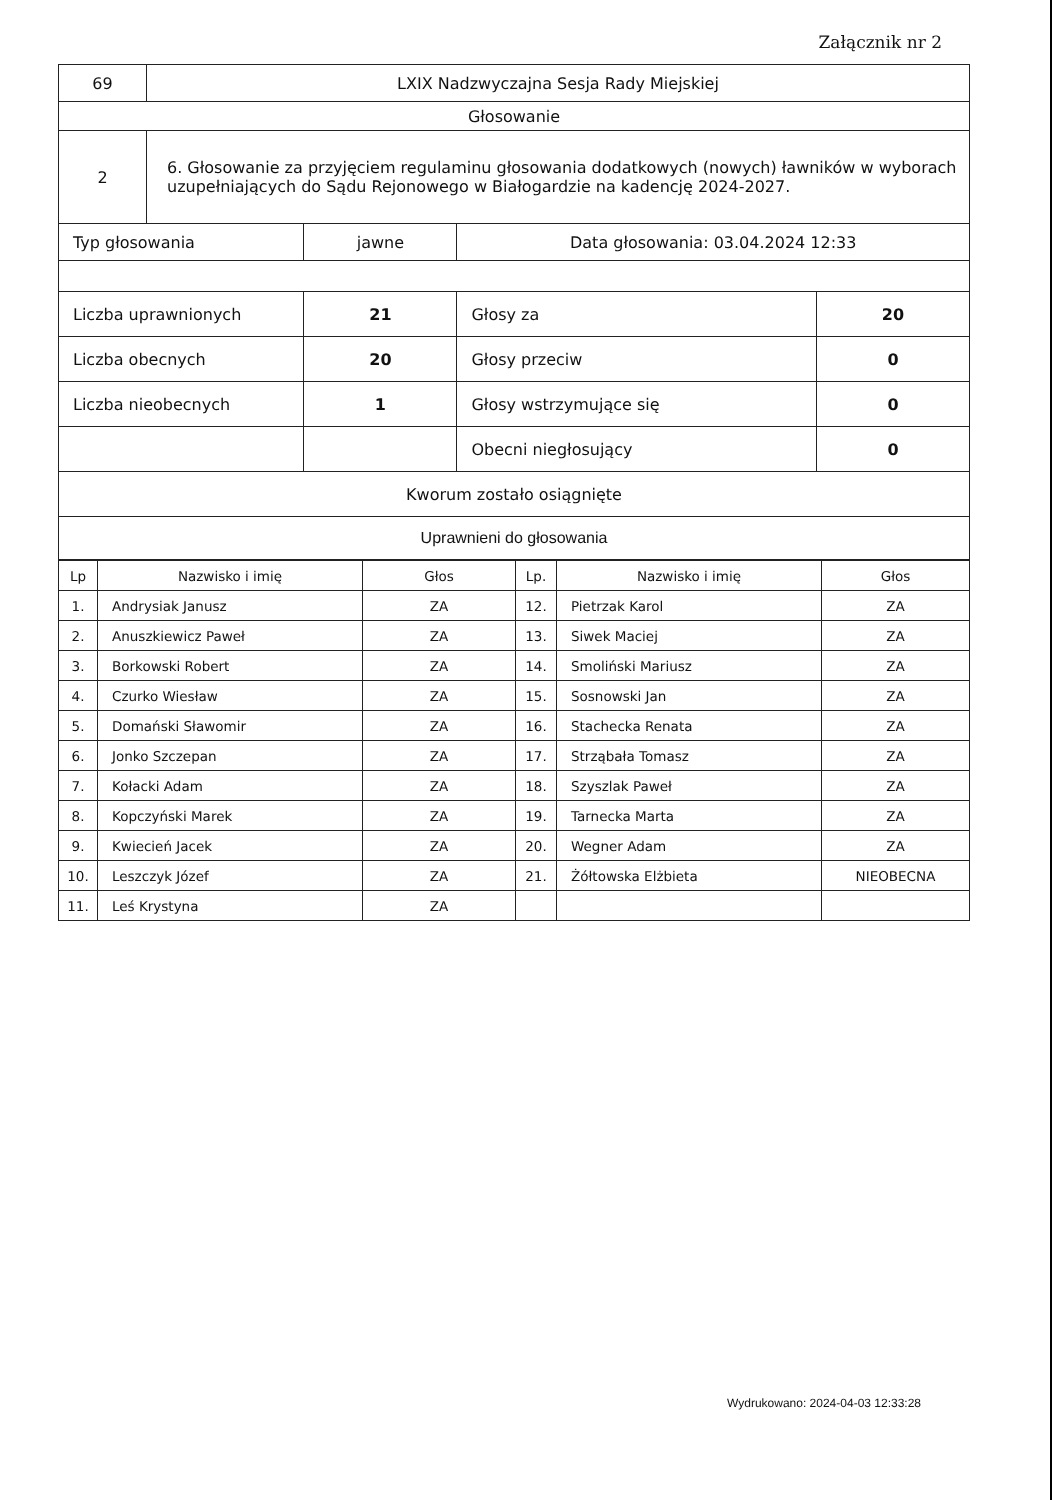Załącznik nr 2
| 69 | LXIX Nadzwyczajna Sesja Rady Miejskiej | | | |
| Głosowanie | | | | |
| 2 | 6. Głosowanie za przyjęciem regulaminu głosowania dodatkowych (nowych) ławników w wyborach uzupełniających do Sądu Rejonowego w Białogardzie na kadencję 2024-2027. | | | |
| Typ głosowania | | jawne | Data głosowania: 03.04.2024 12:33 | |
| Liczba uprawnionych | | 21 | Głosy za | 20 |
| Liczba obecnych | | 20 | Głosy przeciw | 0 |
| Liczba nieobecnych | | 1 | Głosy wstrzymujące się | 0 |
| | | | Obecni niegłosujący | 0 |
| Kworum zostało osiągnięte | | | | |
| Uprawnieni do głosowania | | | | |
| Lp | Nazwisko i imię | Głos | Lp. | Nazwisko i imię | Głos |
| 1. | Andrysiak Janusz | ZA | 12. | Pietrzak Karol | ZA |
| 2. | Anuszkiewicz Paweł | ZA | 13. | Siwek Maciej | ZA |
| 3. | Borkowski Robert | ZA | 14. | Smoliński Mariusz | ZA |
| 4. | Czurko Wiesław | ZA | 15. | Sosnowski Jan | ZA |
| 5. | Domański Sławomir | ZA | 16. | Stachecka Renata | ZA |
| 6. | Jonko Szczepan | ZA | 17. | Strząbała Tomasz | ZA |
| 7. | Kołacki Adam | ZA | 18. | Szyszlak Paweł | ZA |
| 8. | Kopczyński Marek | ZA | 19. | Tarnecka Marta | ZA |
| 9. | Kwiecień Jacek | ZA | 20. | Wegner Adam | ZA |
| 10. | Leszczyk Józef | ZA | 21. | Żółtowska Elżbieta | NIEOBECNA |
| 11. | Leś Krystyna | ZA | | | |
Wydrukowano: 2024-04-03 12:33:28